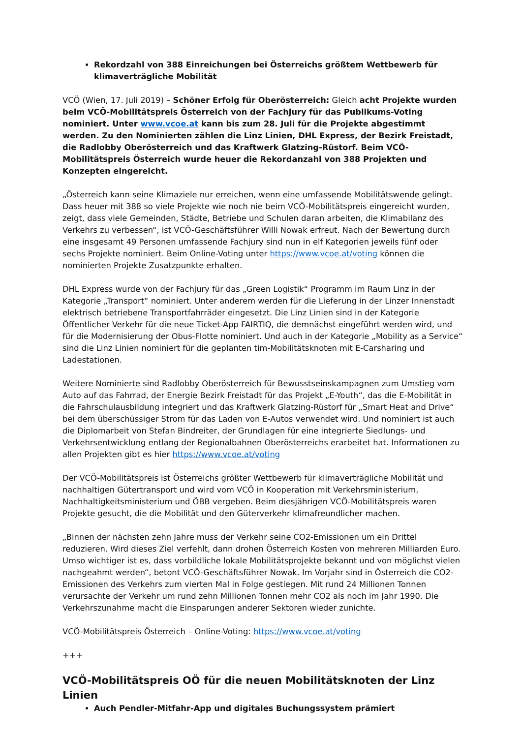Rekordzahl von 388 Einreichungen bei Österreichs größtem Wettbewerb für klimaverträgliche Mobilität
VCÖ (Wien, 17. Juli 2019) – Schöner Erfolg für Oberösterreich: Gleich acht Projekte wurden beim VCÖ-Mobilitätspreis Österreich von der Fachjury für das Publikums-Voting nominiert. Unter www.vcoe.at kann bis zum 28. Juli für die Projekte abgestimmt werden. Zu den Nominierten zählen die Linz Linien, DHL Express, der Bezirk Freistadt, die Radlobby Oberösterreich und das Kraftwerk Glatzing-Rüstorf. Beim VCÖ-Mobilitätspreis Österreich wurde heuer die Rekordanzahl von 388 Projekten und Konzepten eingereicht.
„Österreich kann seine Klimaziele nur erreichen, wenn eine umfassende Mobilitätswende gelingt. Dass heuer mit 388 so viele Projekte wie noch nie beim VCÖ-Mobilitätspreis eingereicht wurden, zeigt, dass viele Gemeinden, Städte, Betriebe und Schulen daran arbeiten, die Klimabilanz des Verkehrs zu verbessen“, ist VCÖ-Geschäftsführer Willi Nowak erfreut. Nach der Bewertung durch eine insgesamt 49 Personen umfassende Fachjury sind nun in elf Kategorien jeweils fünf oder sechs Projekte nominiert. Beim Online-Voting unter https://www.vcoe.at/voting können die nominierten Projekte Zusatzpunkte erhalten.
DHL Express wurde von der Fachjury für das „Green Logistik“ Programm im Raum Linz in der Kategorie „Transport“ nominiert. Unter anderem werden für die Lieferung in der Linzer Innenstadt elektrisch betriebene Transportfahrräder eingesetzt. Die Linz Linien sind in der Kategorie Öffentlicher Verkehr für die neue Ticket-App FAIRTIQ, die demnächst eingeführt werden wird, und für die Modernisierung der Obus-Flotte nominiert. Und auch in der Kategorie „Mobility as a Service“ sind die Linz Linien nominiert für die geplanten tim-Mobilitätsknoten mit E-Carsharing und Ladestationen.
Weitere Nominierte sind Radlobby Oberösterreich für Bewusstseinskampagnen zum Umstieg vom Auto auf das Fahrrad, der Energie Bezirk Freistadt für das Projekt „E-Youth“, das die E-Mobilität in die Fahrschulausbildung integriert und das Kraftwerk Glatzing-Rüstorf für „Smart Heat and Drive“ bei dem überschüssiger Strom für das Laden von E-Autos verwendet wird. Und nominiert ist auch die Diplomarbeit von Stefan Bindreiter, der Grundlagen für eine integrierte Siedlungs- und Verkehrsentwicklung entlang der Regionalbahnen Oberösterreichs erarbeitet hat. Informationen zu allen Projekten gibt es hier https://www.vcoe.at/voting
Der VCÖ-Mobilitätspreis ist Österreichs größter Wettbewerb für klimaverträgliche Mobilität und nachhaltigen Gütertransport und wird vom VCÖ in Kooperation mit Verkehrsministerium, Nachhaltigkeitsministerium und ÖBB vergeben. Beim diesjährigen VCÖ-Mobilitätspreis waren Projekte gesucht, die die Mobilität und den Güterverkehr klimafreundlicher machen.
„Binnen der nächsten zehn Jahre muss der Verkehr seine CO2-Emissionen um ein Drittel reduzieren. Wird dieses Ziel verfehlt, dann drohen Österreich Kosten von mehreren Milliarden Euro. Umso wichtiger ist es, dass vorbildliche lokale Mobilitätsprojekte bekannt und von möglichst vielen nachgeahmt werden“, betont VCÖ-Geschäftsführer Nowak. Im Vorjahr sind in Österreich die CO2-Emissionen des Verkehrs zum vierten Mal in Folge gestiegen. Mit rund 24 Millionen Tonnen verursachte der Verkehr um rund zehn Millionen Tonnen mehr CO2 als noch im Jahr 1990. Die Verkehrszunahme macht die Einsparungen anderer Sektoren wieder zunichte.
VCÖ-Mobilitätspreis Österreich – Online-Voting: https://www.vcoe.at/voting
+++
VCÖ-Mobilitätspreis OÖ für die neuen Mobilitätsknoten der Linz Linien
Auch Pendler-Mitfahr-App und digitales Buchungssystem prämiert